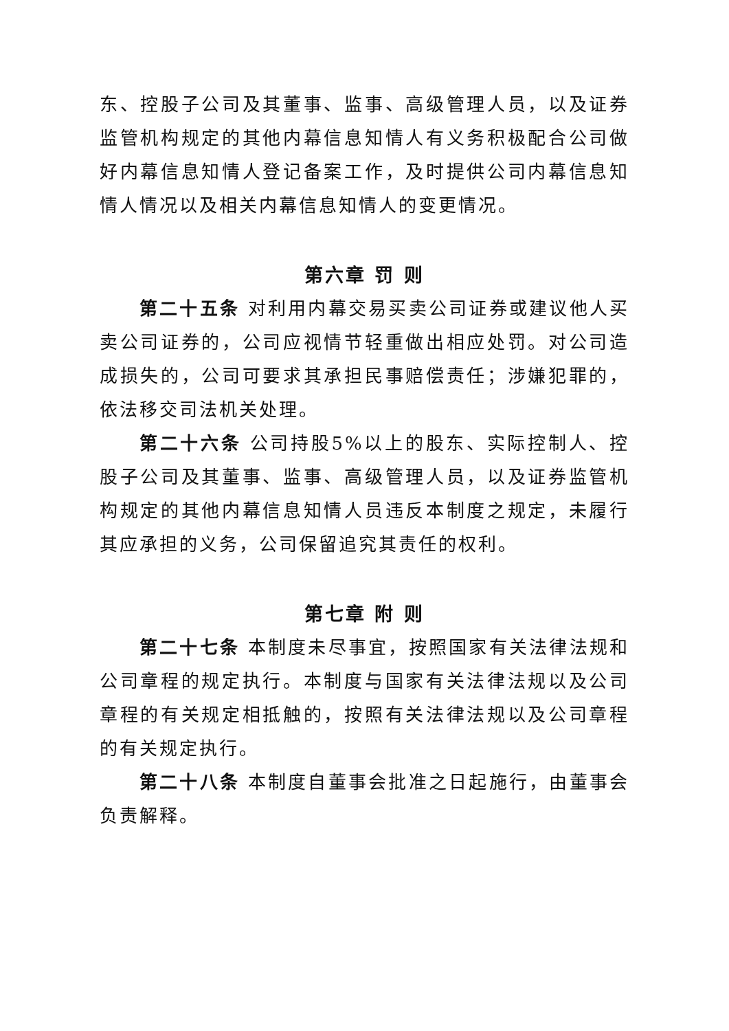东、控股子公司及其董事、监事、高级管理人员，以及证券监管机构规定的其他内幕信息知情人有义务积极配合公司做好内幕信息知情人登记备案工作，及时提供公司内幕信息知情人情况以及相关内幕信息知情人的变更情况。
第六章 罚 则
第二十五条 对利用内幕交易买卖公司证券或建议他人买卖公司证券的，公司应视情节轻重做出相应处罚。对公司造成损失的，公司可要求其承担民事赔偿责任；涉嫌犯罪的，依法移交司法机关处理。
第二十六条 公司持股5%以上的股东、实际控制人、控股子公司及其董事、监事、高级管理人员，以及证券监管机构规定的其他内幕信息知情人员违反本制度之规定，未履行其应承担的义务，公司保留追究其责任的权利。
第七章 附 则
第二十七条 本制度未尽事宜，按照国家有关法律法规和公司章程的规定执行。本制度与国家有关法律法规以及公司章程的有关规定相抵触的，按照有关法律法规以及公司章程的有关规定执行。
第二十八条 本制度自董事会批准之日起施行，由董事会负责解释。